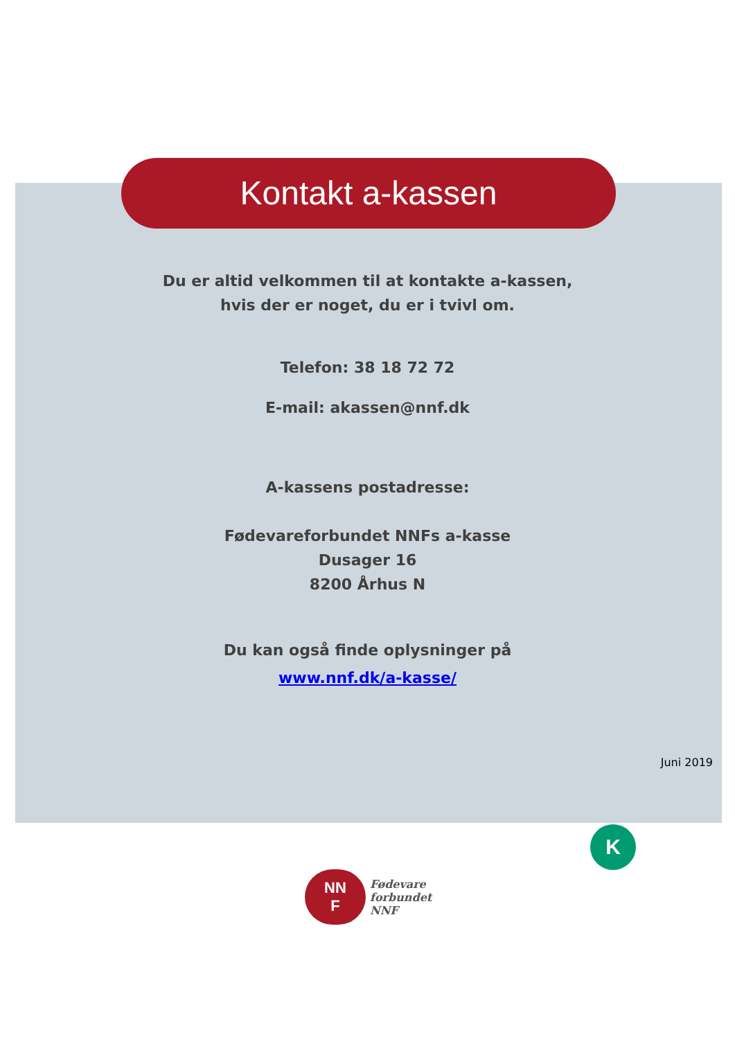Kontakt a-kassen
Du er altid velkommen til at kontakte a-kassen,
hvis der er noget, du er i tvivl om.
Telefon: 38 18 72 72
E-mail: akassen@nnf.dk
A-kassens postadresse:
Fødevareforbundet NNFs a-kasse
Dusager 16
8200 Århus N
Du kan også finde oplysninger på
www.nnf.dk/a-kasse/
Juni 2019
K
NN
F
Fødevare
forbundet
NNF